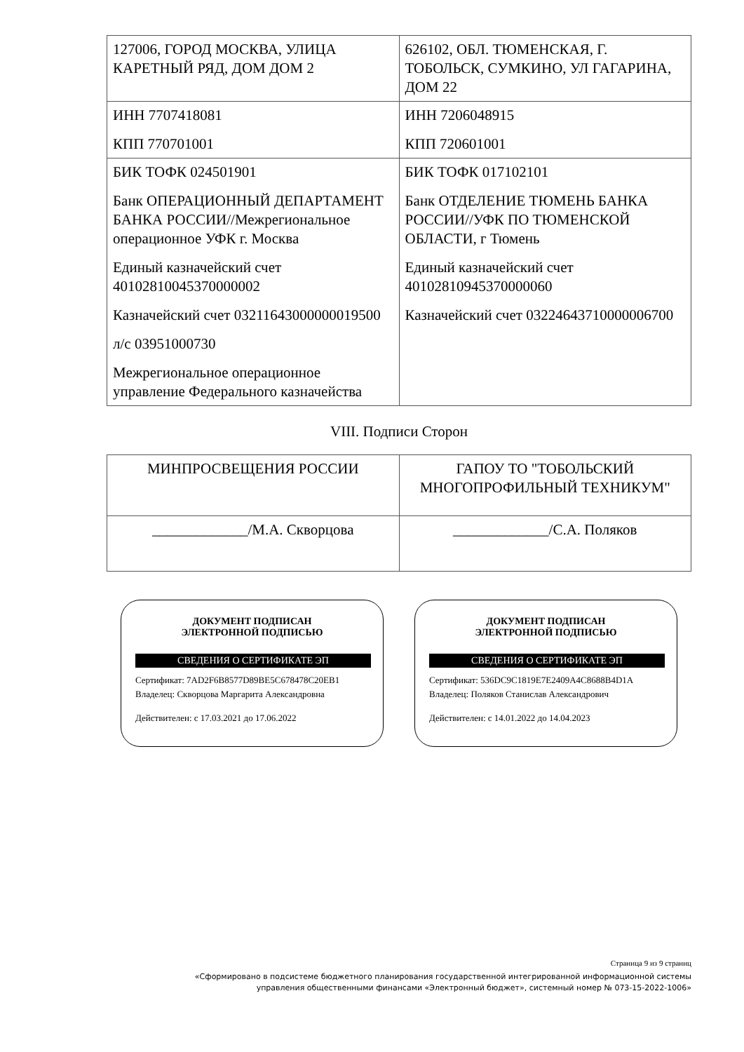| 127006, ГОРОД МОСКВА, УЛИЦА КАРЕТНЫЙ РЯД, ДОМ ДОМ 2 | 626102, ОБЛ. ТЮМЕНСКАЯ, Г. ТОБОЛЬСК, СУМКИНО, УЛ ГАГАРИНА, ДОМ 22 |
| ИНН 7707418081 КПП 770701001 | ИНН 7206048915 КПП 720601001 |
| БИК ТОФК 024501901 Банк ОПЕРАЦИОННЫЙ ДЕПАРТАМЕНТ БАНКА РОССИИ//Межрегиональное операционное УФК г. Москва Единый казначейский счет 40102810045370000002 Казначейский счет 03211643000000019500 л/с 03951000730 Межрегиональное операционное управление Федерального казначейства | БИК ТОФК 017102101 Банк ОТДЕЛЕНИЕ ТЮМЕНЬ БАНКА РОССИИ//УФК ПО ТЮМЕНСКОЙ ОБЛАСТИ, г Тюмень Единый казначейский счет 40102810945370000060 Казначейский счет 03224643710000006700 |
VIII. Подписи Сторон
| МИНПРОСВЕЩЕНИЯ РОССИИ | ГАПОУ ТО "ТОБОЛЬСКИЙ МНОГОПРОФИЛЬНЫЙ ТЕХНИКУМ" |
| _____________/М.А. Скворцова | _____________/С.А. Поляков |
ДОКУМЕНТ ПОДПИСАН
ЭЛЕКТРОННОЙ ПОДПИСЬЮ
СВЕДЕНИЯ О СЕРТИФИКАТЕ ЭП
Сертификат: 7AD2F6B8577D89BE5C678478C20EB1
Владелец: Скворцова Маргарита Александровна
Действителен: с 17.03.2021 до 17.06.2022
ДОКУМЕНТ ПОДПИСАН
ЭЛЕКТРОННОЙ ПОДПИСЬЮ
СВЕДЕНИЯ О СЕРТИФИКАТЕ ЭП
Сертификат: 536DC9C1819E7E2409A4C8688B4D1A
Владелец: Поляков Станислав Александрович
Действителен: с 14.01.2022 до 14.04.2023
Страница 9 из 9 страниц
«Сформировано в подсистеме бюджетного планирования государственной интегрированной информационной системы
управления общественными финансами «Электронный бюджет», системный номер № 073-15-2022-1006»